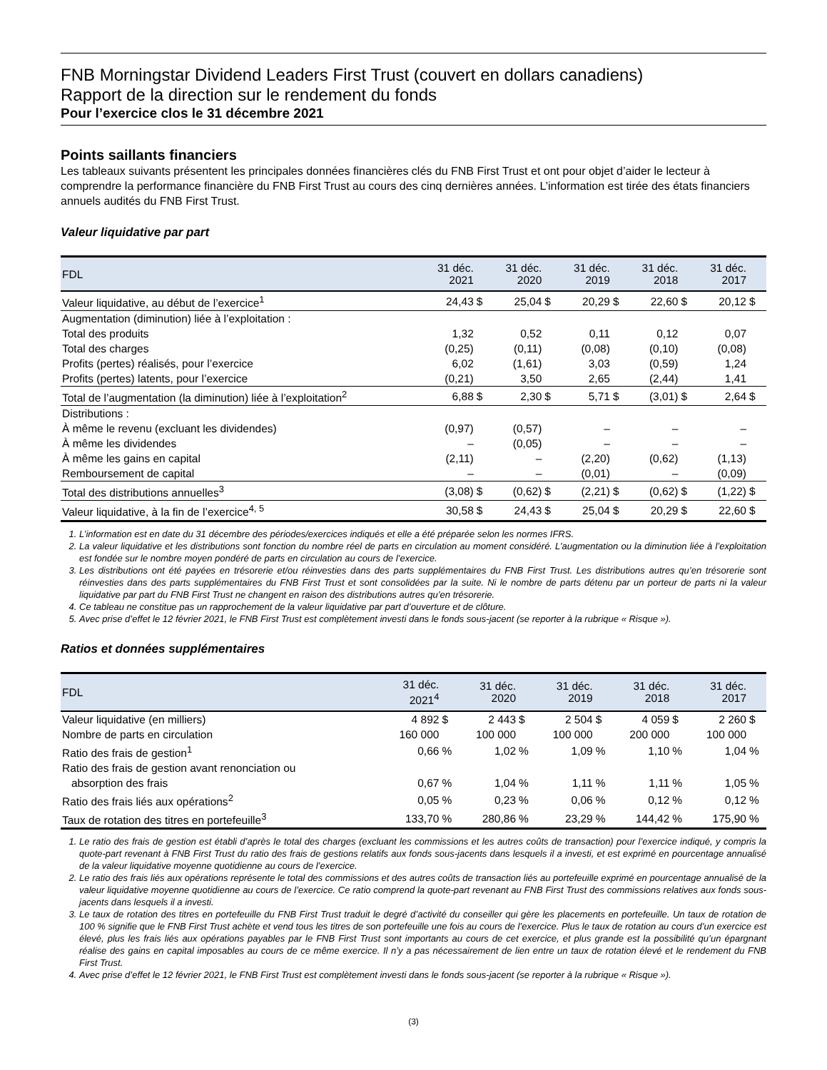FNB Morningstar Dividend Leaders First Trust (couvert en dollars canadiens)
Rapport de la direction sur le rendement du fonds
Pour l’exercice clos le 31 décembre 2021
Points saillants financiers
Les tableaux suivants présentent les principales données financières clés du FNB First Trust et ont pour objet d’aider le lecteur à comprendre la performance financière du FNB First Trust au cours des cinq dernières années. L’information est tirée des états financiers annuels audités du FNB First Trust.
Valeur liquidative par part
| FDL | 31 déc. 2021 | | 31 déc. 2020 | | 31 déc. 2019 | | 31 déc. 2018 | | 31 déc. 2017 | |
| --- | --- | --- | --- | --- | --- | --- | --- | --- | --- | --- |
| Valeur liquidative, au début de l’exercice<sup>1</sup> | 24,43 | $ | 25,04 | $ | 20,29 | $ | 22,60 | $ | 20,12 | $ |
| Augmentation (diminution) liée à l’exploitation : | | | | | | | | | | |
| Total des produits | 1,32 | | 0,52 | | 0,11 | | 0,12 | | 0,07 | |
| Total des charges | (0,25) | | (0,11) | | (0,08) | | (0,10) | | (0,08) | |
| Profits (pertes) réalisés, pour l’exercice | 6,02 | | (1,61) | | 3,03 | | (0,59) | | 1,24 | |
| Profits (pertes) latents, pour l’exercice | (0,21) | | 3,50 | | 2,65 | | (2,44) | | 1,41 | |
| Total de l’augmentation (la diminution) liée à l’exploitation<sup>2</sup> | 6,88 | $ | 2,30 | $ | 5,71 | $ | (3,01) | $ | 2,64 | $ |
| Distributions : | | | | | | | | | | |
| À même le revenu (excluant les dividendes) | (0,97) | | (0,57) | | – | | – | | – | |
| À même les dividendes | – | | (0,05) | | – | | – | | – | |
| À même les gains en capital | (2,11) | | – | | (2,20) | | (0,62) | | (1,13) | |
| Remboursement de capital | – | | – | | (0,01) | | – | | (0,09) | |
| Total des distributions annuelles<sup>3</sup> | (3,08) | $ | (0,62) | $ | (2,21) | $ | (0,62) | $ | (1,22) | $ |
| Valeur liquidative, à la fin de l’exercice<sup>4, 5</sup> | 30,58 | $ | 24,43 | $ | 25,04 | $ | 20,29 | $ | 22,60 | $ |
1. L’information est en date du 31 décembre des périodes/exercices indiqués et elle a été préparée selon les normes IFRS.
2. La valeur liquidative et les distributions sont fonction du nombre réel de parts en circulation au moment considéré. L’augmentation ou la diminution liée à l’exploitation est fondée sur le nombre moyen pondéré de parts en circulation au cours de l’exercice.
3. Les distributions ont été payées en trésorerie et/ou réinvesties dans des parts supplémentaires du FNB First Trust. Les distributions autres qu’en trésorerie sont réinvesties dans des parts supplémentaires du FNB First Trust et sont consolidées par la suite. Ni le nombre de parts détenu par un porteur de parts ni la valeur liquidative par part du FNB First Trust ne changent en raison des distributions autres qu’en trésorerie.
4. Ce tableau ne constitue pas un rapprochement de la valeur liquidative par part d’ouverture et de clôture.
5. Avec prise d’effet le 12 février 2021, le FNB First Trust est complètement investi dans le fonds sous-jacent (se reporter à la rubrique « Risque »).
Ratios et données supplémentaires
| FDL | 31 déc. 2021<sup>4</sup> | | 31 déc. 2020 | | 31 déc. 2019 | | 31 déc. 2018 | | 31 déc. 2017 | |
| --- | --- | --- | --- | --- | --- | --- | --- | --- | --- | --- |
| Valeur liquidative (en milliers) | 4 892 | $ | 2 443 | $ | 2 504 | $ | 4 059 | $ | 2 260 | $ |
| Nombre de parts en circulation | 160 000 | | 100 000 | | 100 000 | | 200 000 | | 100 000 | |
| Ratio des frais de gestion<sup>1</sup> | 0,66 | % | 1,02 | % | 1,09 | % | 1,10 | % | 1,04 | % |
| Ratio des frais de gestion avant renonciation ou absorption des frais | 0,67 | % | 1,04 | % | 1,11 | % | 1,11 | % | 1,05 | % |
| Ratio des frais liés aux opérations<sup>2</sup> | 0,05 | % | 0,23 | % | 0,06 | % | 0,12 | % | 0,12 | % |
| Taux de rotation des titres en portefeuille<sup>3</sup> | 133,70 | % | 280,86 | % | 23,29 | % | 144,42 | % | 175,90 | % |
1. Le ratio des frais de gestion est établi d’après le total des charges (excluant les commissions et les autres coûts de transaction) pour l’exercice indiqué, y compris la quote-part revenant à FNB First Trust du ratio des frais de gestions relatifs aux fonds sous-jacents dans lesquels il a investi, et est exprimé en pourcentage annualisé de la valeur liquidative moyenne quotidienne au cours de l’exercice.
2. Le ratio des frais liés aux opérations représente le total des commissions et des autres coûts de transaction liés au portefeuille exprimé en pourcentage annualisé de la valeur liquidative moyenne quotidienne au cours de l’exercice. Ce ratio comprend la quote-part revenant au FNB First Trust des commissions relatives aux fonds sous-jacents dans lesquels il a investi.
3. Le taux de rotation des titres en portefeuille du FNB First Trust traduit le degré d’activité du conseiller qui gère les placements en portefeuille. Un taux de rotation de 100 % signifie que le FNB First Trust achète et vend tous les titres de son portefeuille une fois au cours de l’exercice. Plus le taux de rotation au cours d’un exercice est élevé, plus les frais liés aux opérations payables par le FNB First Trust sont importants au cours de cet exercice, et plus grande est la possibilité qu’un épargnant réalise des gains en capital imposables au cours de ce même exercice. Il n’y a pas nécessairement de lien entre un taux de rotation élevé et le rendement du FNB First Trust.
4. Avec prise d’effet le 12 février 2021, le FNB First Trust est complètement investi dans le fonds sous-jacent (se reporter à la rubrique « Risque »).
(3)